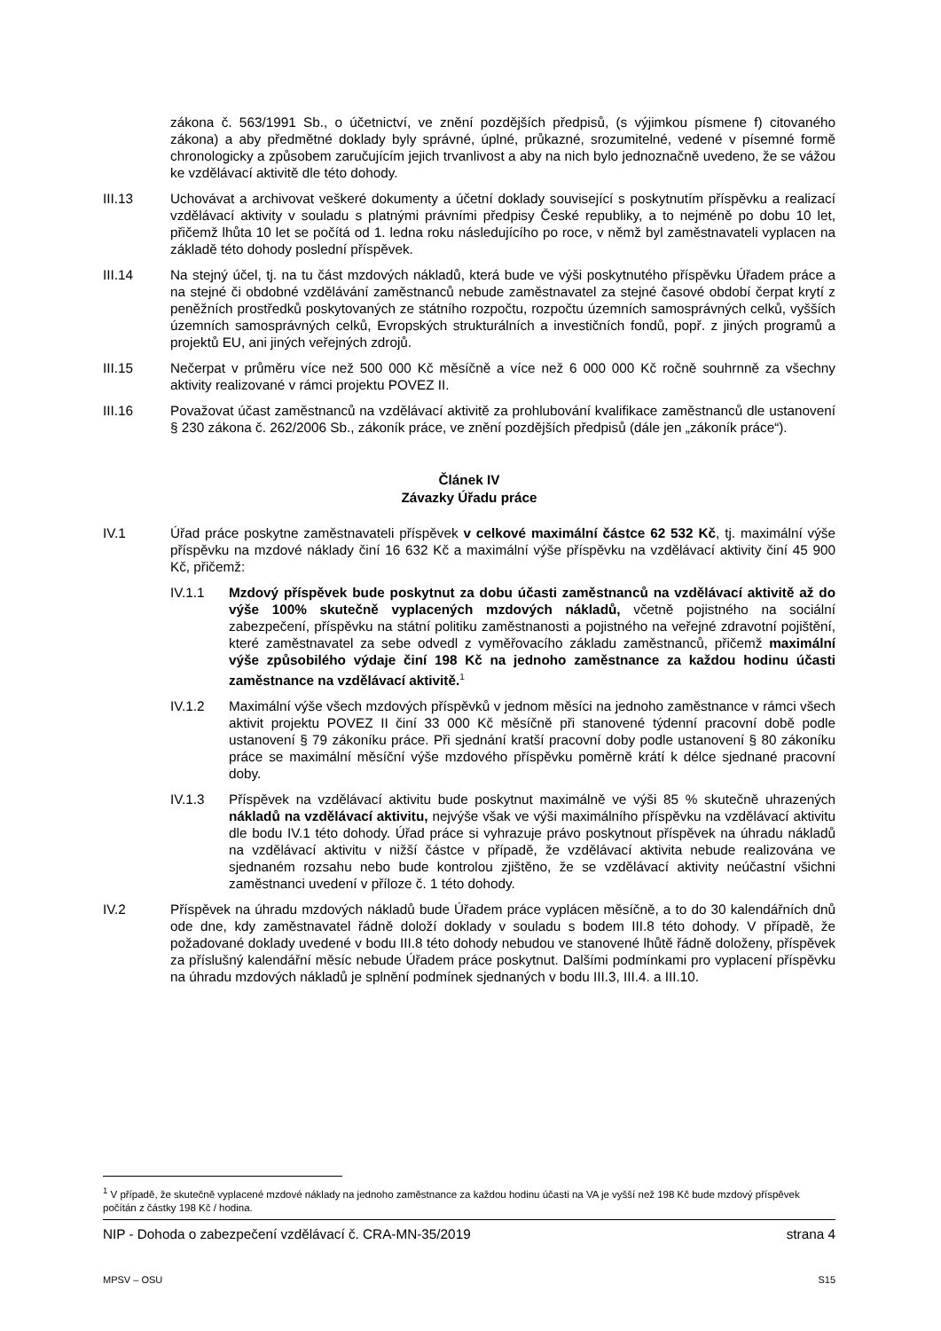zákona č. 563/1991 Sb., o účetnictví, ve znění pozdějších předpisů, (s výjimkou písmene f) citovaného zákona) a aby předmětné doklady byly správné, úplné, průkazné, srozumitelné, vedené v písemné formě chronologicky a způsobem zaručujícím jejich trvanlivost a aby na nich bylo jednoznačně uvedeno, že se vážou ke vzdělávací aktivitě dle této dohody.
III.13 Uchovávat a archivovat veškeré dokumenty a účetní doklady související s poskytnutím příspěvku a realizací vzdělávací aktivity v souladu s platnými právními předpisy České republiky, a to nejméně po dobu 10 let, přičemž lhůta 10 let se počítá od 1. ledna roku následujícího po roce, v němž byl zaměstnavateli vyplacen na základě této dohody poslední příspěvek.
III.14 Na stejný účel, tj. na tu část mzdových nákladů, která bude ve výši poskytnutého příspěvku Úřadem práce a na stejné či obdobné vzdělávání zaměstnanců nebude zaměstnavatel za stejné časové období čerpat krytí z peněžních prostředků poskytovaných ze státního rozpočtu, rozpočtu územních samosprávných celků, vyšších územních samosprávných celků, Evropských strukturálních a investičních fondů, popř. z jiných programů a projektů EU, ani jiných veřejných zdrojů.
III.15 Nečerpat v průměru více než 500 000 Kč měsíčně a více než 6 000 000 Kč ročně souhrnně za všechny aktivity realizované v rámci projektu POVEZ II.
III.16 Považovat účast zaměstnanců na vzdělávací aktivitě za prohlubování kvalifikace zaměstnanců dle ustanovení § 230 zákona č. 262/2006 Sb., zákoník práce, ve znění pozdějších předpisů (dále jen „zákoník práce“).
Článek IV
Závazky Úřadu práce
IV.1 Úřad práce poskytne zaměstnavateli příspěvek v celkové maximální částce 62 532 Kč, tj. maximální výše příspěvku na mzdové náklady činí 16 632 Kč a maximální výše příspěvku na vzdělávací aktivity činí 45 900 Kč, přičemž:
IV.1.1 Mzdový příspěvek bude poskytnut za dobu účasti zaměstnanců na vzdělávací aktivitě až do výše 100% skutečně vyplacených mzdových nákladů, včetně pojistného na sociální zabezpečení, příspěvku na státní politiku zaměstnanosti a pojistného na veřejné zdravotní pojištění, které zaměstnavatel za sebe odvedl z vyměřovacího základu zaměstnanců, přičemž maximální výše způsobilého výdaje činí 198 Kč na jednoho zaměstnance za každou hodinu účasti zaměstnance na vzdělávací aktivitě.<sup>1</sup>
IV.1.2 Maximální výše všech mzdových příspěvků v jednom měsíci na jednoho zaměstnance v rámci všech aktivit projektu POVEZ II činí 33 000 Kč měsíčně při stanovené týdenní pracovní době podle ustanovení § 79 zákoníku práce. Při sjednání kratší pracovní doby podle ustanovení § 80 zákoníku práce se maximální měsíční výše mzdového příspěvku poměrně krátí k délce sjednané pracovní doby.
IV.1.3 Příspěvek na vzdělávací aktivitu bude poskytnut maximálně ve výši 85 % skutečně uhrazených nákladů na vzdělávací aktivitu, nejvýše však ve výši maximálního příspěvku na vzdělávací aktivitu dle bodu IV.1 této dohody. Úřad práce si vyhrazuje právo poskytnout příspěvek na úhradu nákladů na vzdělávací aktivitu v nižší částce v případě, že vzdělávací aktivita nebude realizována ve sjednaném rozsahu nebo bude kontrolou zjištěno, že se vzdělávací aktivity neúčastní všichni zaměstnanci uvedení v příloze č. 1 této dohody.
IV.2 Příspěvek na úhradu mzdových nákladů bude Úřadem práce vyplácen měsíčně, a to do 30 kalendářních dnů ode dne, kdy zaměstnavatel řádně doloží doklady v souladu s bodem III.8 této dohody. V případě, že požadované doklady uvedené v bodu III.8 této dohody nebudou ve stanovené lhůtě řádně doloženy, příspěvek za příslušný kalendářní měsíc nebude Úřadem práce poskytnut. Dalšími podmínkami pro vyplacení příspěvku na úhradu mzdových nákladů je splnění podmínek sjednaných v bodu III.3, III.4. a III.10.
<sup>1</sup> V případě, že skutečně vyplacené mzdové náklady na jednoho zaměstnance za každou hodinu účasti na VA je vyšší než 198 Kč bude mzdový příspěvek počítán z částky 198 Kč / hodina.
NIP - Dohoda o zabezpečení vzdělávací č. CRA-MN-35/2019 strana 4
MPSV – OSU S15